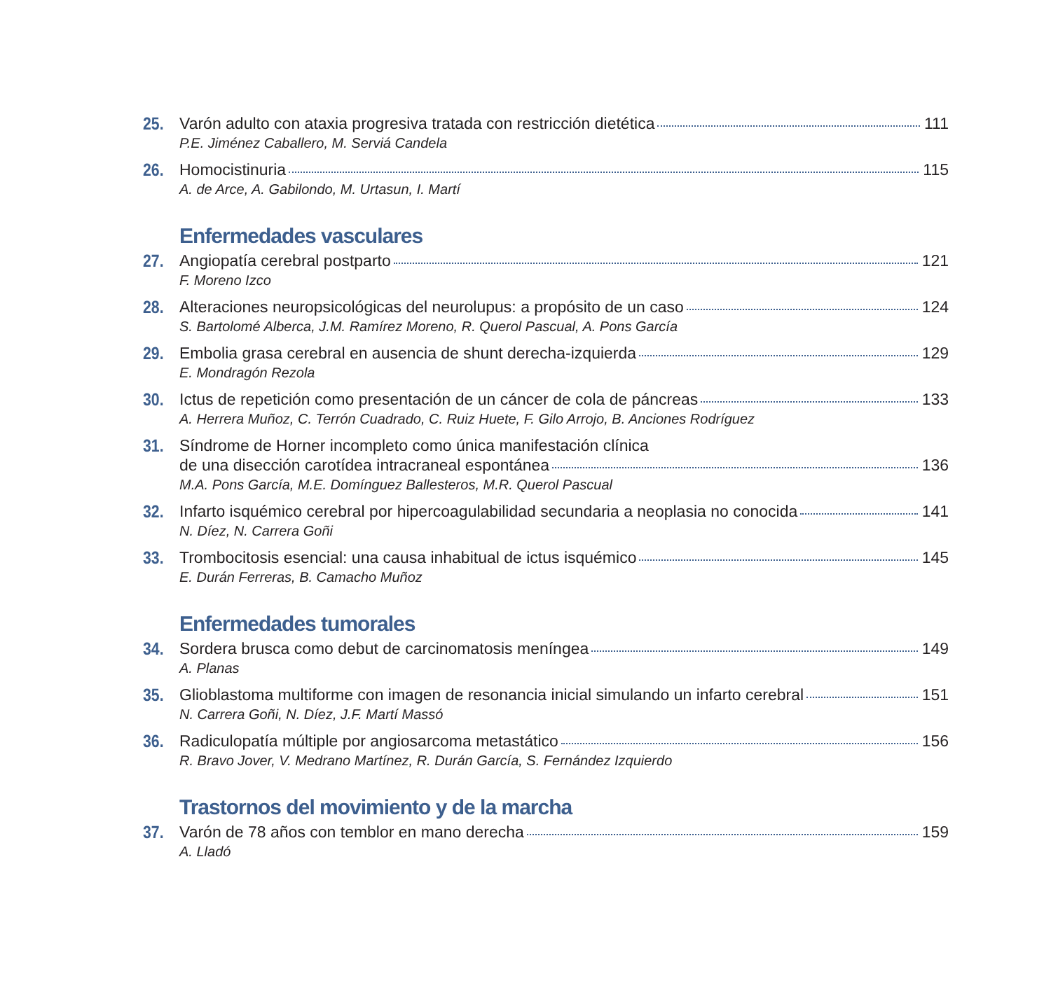25. Varón adulto con ataxia progresiva tratada con restricción dietética 111
P.E. Jiménez Caballero, M. Serviá Candela
26. Homocistinuria 115
A. de Arce, A. Gabilondo, M. Urtasun, I. Martí
Enfermedades vasculares
27. Angiopatía cerebral postparto 121
F. Moreno Izco
28. Alteraciones neuropsicológicas del neurolupus: a propósito de un caso 124
S. Bartolomé Alberca, J.M. Ramírez Moreno, R. Querol Pascual, A. Pons García
29. Embolia grasa cerebral en ausencia de shunt derecha-izquierda 129
E. Mondragón Rezola
30. Ictus de repetición como presentación de un cáncer de cola de páncreas 133
A. Herrera Muñoz, C. Terrón Cuadrado, C. Ruiz Huete, F. Gilo Arrojo, B. Anciones Rodríguez
31. Síndrome de Horner incompleto como única manifestación clínica
de una disección carotídea intracraneal espontánea 136
M.A. Pons García, M.E. Domínguez Ballesteros, M.R. Querol Pascual
32. Infarto isquémico cerebral por hipercoagulabilidad secundaria a neoplasia no conocida 141
N. Díez, N. Carrera Goñi
33. Trombocitosis esencial: una causa inhabitual de ictus isquémico 145
E. Durán Ferreras, B. Camacho Muñoz
Enfermedades tumorales
34. Sordera brusca como debut de carcinomatosis meníngea 149
A. Planas
35. Glioblastoma multiforme con imagen de resonancia inicial simulando un infarto cerebral 151
N. Carrera Goñi, N. Díez, J.F. Martí Massó
36. Radiculopatía múltiple por angiosarcoma metastático 156
R. Bravo Jover, V. Medrano Martínez, R. Durán García, S. Fernández Izquierdo
Trastornos del movimiento y de la marcha
37. Varón de 78 años con temblor en mano derecha 159
A. Lladó